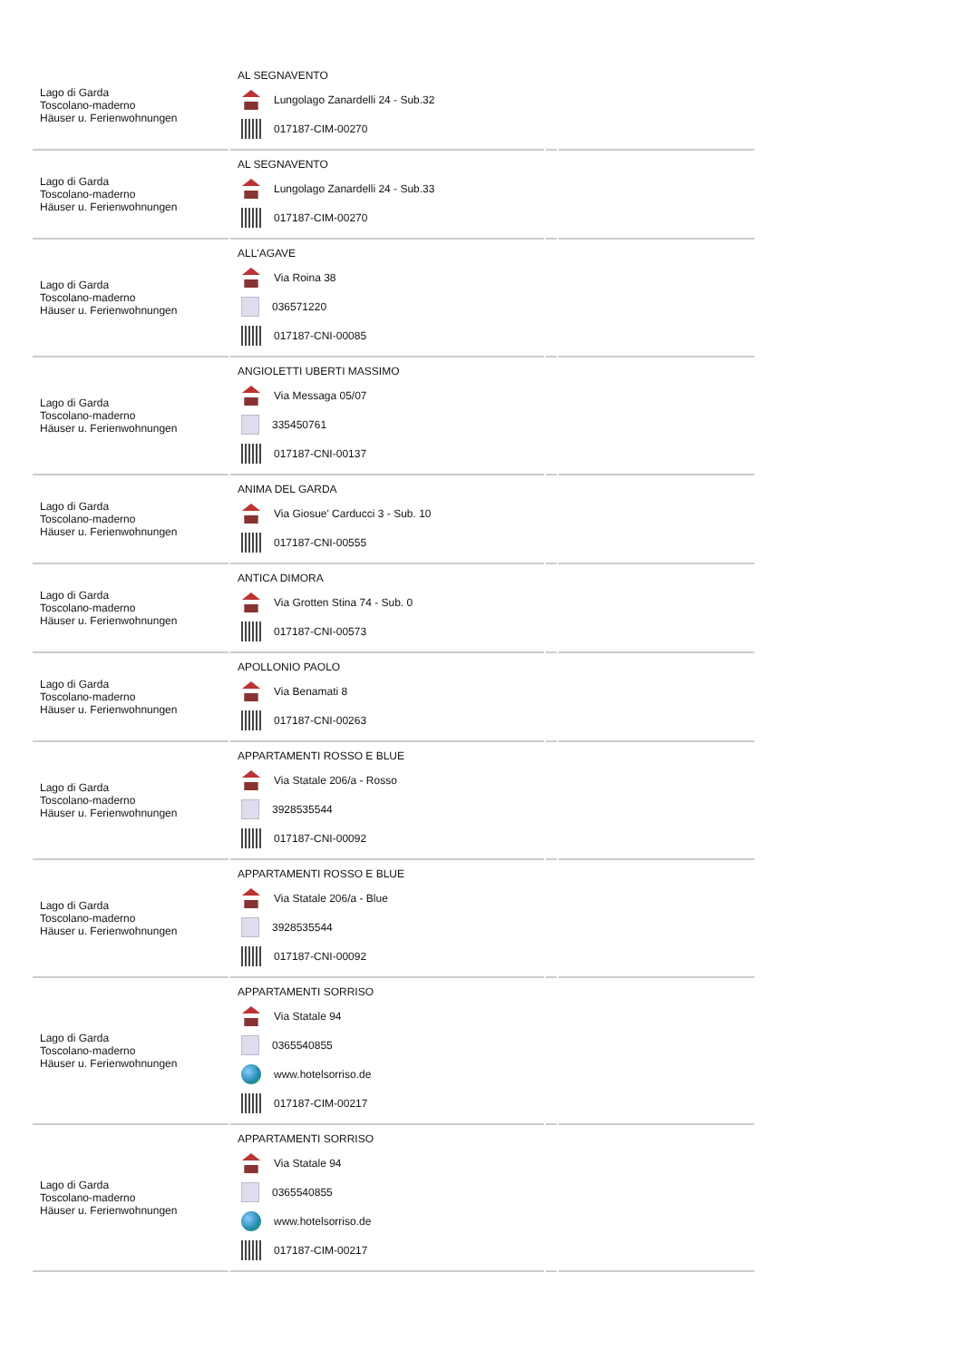| Lago di Garda Toscolano-maderno Häuser u. Ferienwohnungen | AL SEGNAVENTO Lungolago Zanardelli 24 - Sub.32 017187-CIM-00270 | | |
| Lago di Garda Toscolano-maderno Häuser u. Ferienwohnungen | AL SEGNAVENTO Lungolago Zanardelli 24 - Sub.33 017187-CIM-00270 | | |
| Lago di Garda Toscolano-maderno Häuser u. Ferienwohnungen | ALL'AGAVE Via Roina 38 036571220 017187-CNI-00085 | | |
| Lago di Garda Toscolano-maderno Häuser u. Ferienwohnungen | ANGIOLETTI UBERTI MASSIMO Via Messaga 05/07 335450761 017187-CNI-00137 | | |
| Lago di Garda Toscolano-maderno Häuser u. Ferienwohnungen | ANIMA DEL GARDA Via Giosue' Carducci 3 - Sub. 10 017187-CNI-00555 | | |
| Lago di Garda Toscolano-maderno Häuser u. Ferienwohnungen | ANTICA DIMORA Via Grotten Stina 74 - Sub. 0 017187-CNI-00573 | | |
| Lago di Garda Toscolano-maderno Häuser u. Ferienwohnungen | APOLLONIO PAOLO Via Benamati 8 017187-CNI-00263 | | |
| Lago di Garda Toscolano-maderno Häuser u. Ferienwohnungen | APPARTAMENTI ROSSO E BLUE Via Statale 206/a - Rosso 3928535544 017187-CNI-00092 | | |
| Lago di Garda Toscolano-maderno Häuser u. Ferienwohnungen | APPARTAMENTI ROSSO E BLUE Via Statale 206/a - Blue 3928535544 017187-CNI-00092 | | |
| Lago di Garda Toscolano-maderno Häuser u. Ferienwohnungen | APPARTAMENTI SORRISO Via Statale 94 0365540855 www.hotelsorriso.de 017187-CIM-00217 | | |
| Lago di Garda Toscolano-maderno Häuser u. Ferienwohnungen | APPARTAMENTI SORRISO Via Statale 94 0365540855 www.hotelsorriso.de 017187-CIM-00217 | | |